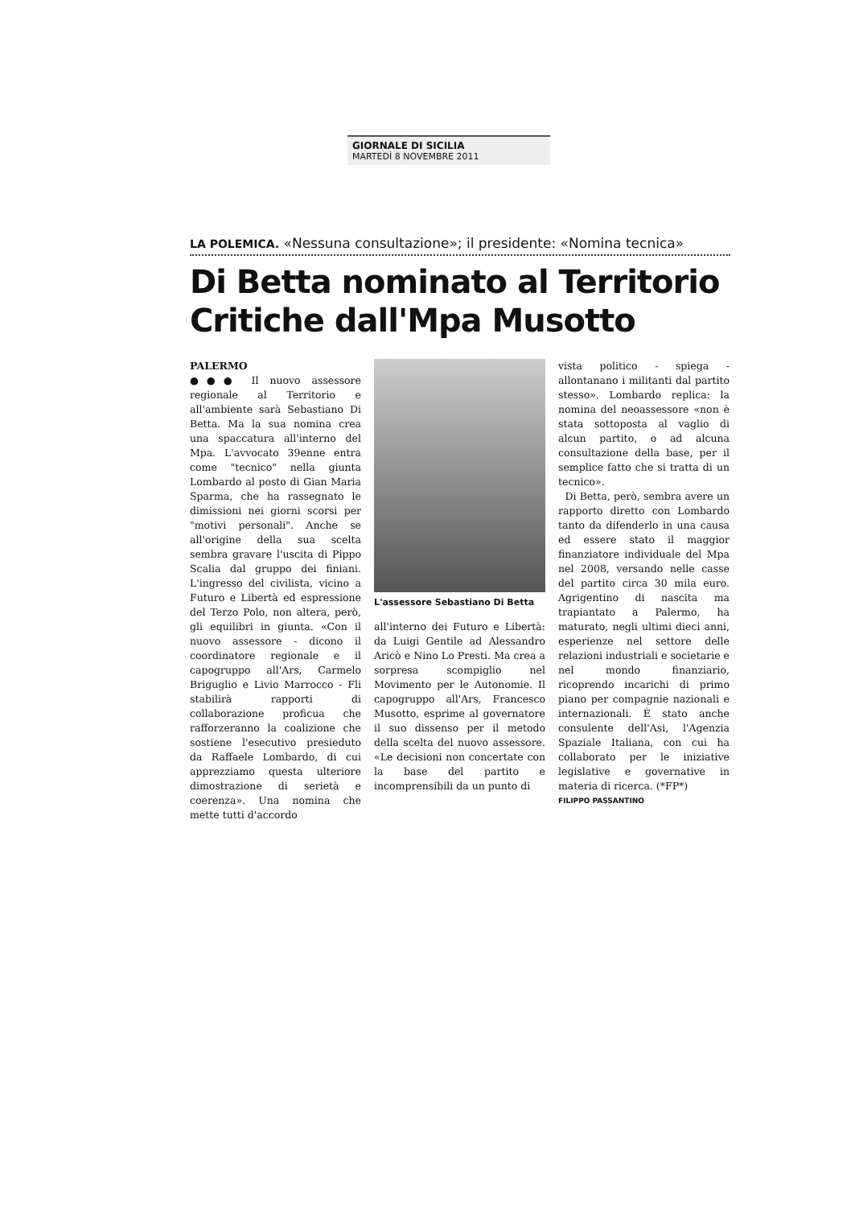GIORNALE DI SICILIA
MARTEDÌ 8 NOVEMBRE 2011
LA POLEMICA. «Nessuna consultazione»; il presidente: «Nomina tecnica»
Di Betta nominato al Territorio
Critiche dall'Mpa Musotto
PALERMO
●●● Il nuovo assessore regionale al Territorio e all'ambiente sarà Sebastiano Di Betta. Ma la sua nomina crea una spaccatura all'interno del Mpa. L'avvocato 39enne entra come "tecnico" nella giunta Lombardo al posto di Gian Maria Sparma, che ha rassegnato le dimissioni nei giorni scorsi per "motivi personali". Anche se all'origine della sua scelta sembra gravare l'uscita di Pippo Scalia dal gruppo dei finiani. L'ingresso del civilista, vicino a Futuro e Libertà ed espressione del Terzo Polo, non altera, però, gli equilibri in giunta. «Con il nuovo assessore - dicono il coordinatore regionale e il capogruppo all'Ars, Carmelo Briguglio e Livio Marrocco - Fli stabilirà rapporti di collaborazione proficua che rafforzeranno la coalizione che sostiene l'esecutivo presieduto da Raffaele Lombardo, di cui apprezziamo questa ulteriore dimostrazione di serietà e coerenza». Una nomina che mette tutti d'accordo
L'assessore Sebastiano Di Betta
all'interno dei Futuro e Libertà: da Luigi Gentile ad Alessandro Aricò e Nino Lo Presti. Ma crea a sorpresa scompiglio nel Movimento per le Autonomie. Il capogruppo all'Ars, Francesco Musotto, esprime al governatore il suo dissenso per il metodo della scelta del nuovo assessore. «Le decisioni non concertate con la base del partito e incomprensibili da un punto di
vista politico - spiega - allontanano i militanti dal partito stesso». Lombardo replica: la nomina del neoassessore «non è stata sottoposta al vaglio di alcun partito, o ad alcuna consultazione della base, per il semplice fatto che si tratta di un tecnico».
Di Betta, però, sembra avere un rapporto diretto con Lombardo tanto da difenderlo in una causa ed essere stato il maggior finanziatore individuale del Mpa nel 2008, versando nelle casse del partito circa 30 mila euro. Agrigentino di nascita ma trapiantato a Palermo, ha maturato, negli ultimi dieci anni, esperienze nel settore delle relazioni industriali e societarie e nel mondo finanziario, ricoprendo incarichi di primo piano per compagnie nazionali e internazionali. È stato anche consulente dell'Asi, l'Agenzia Spaziale Italiana, con cui ha collaborato per le iniziative legislative e governative in materia di ricerca. (*FP*)
FILIPPO PASSANTINO